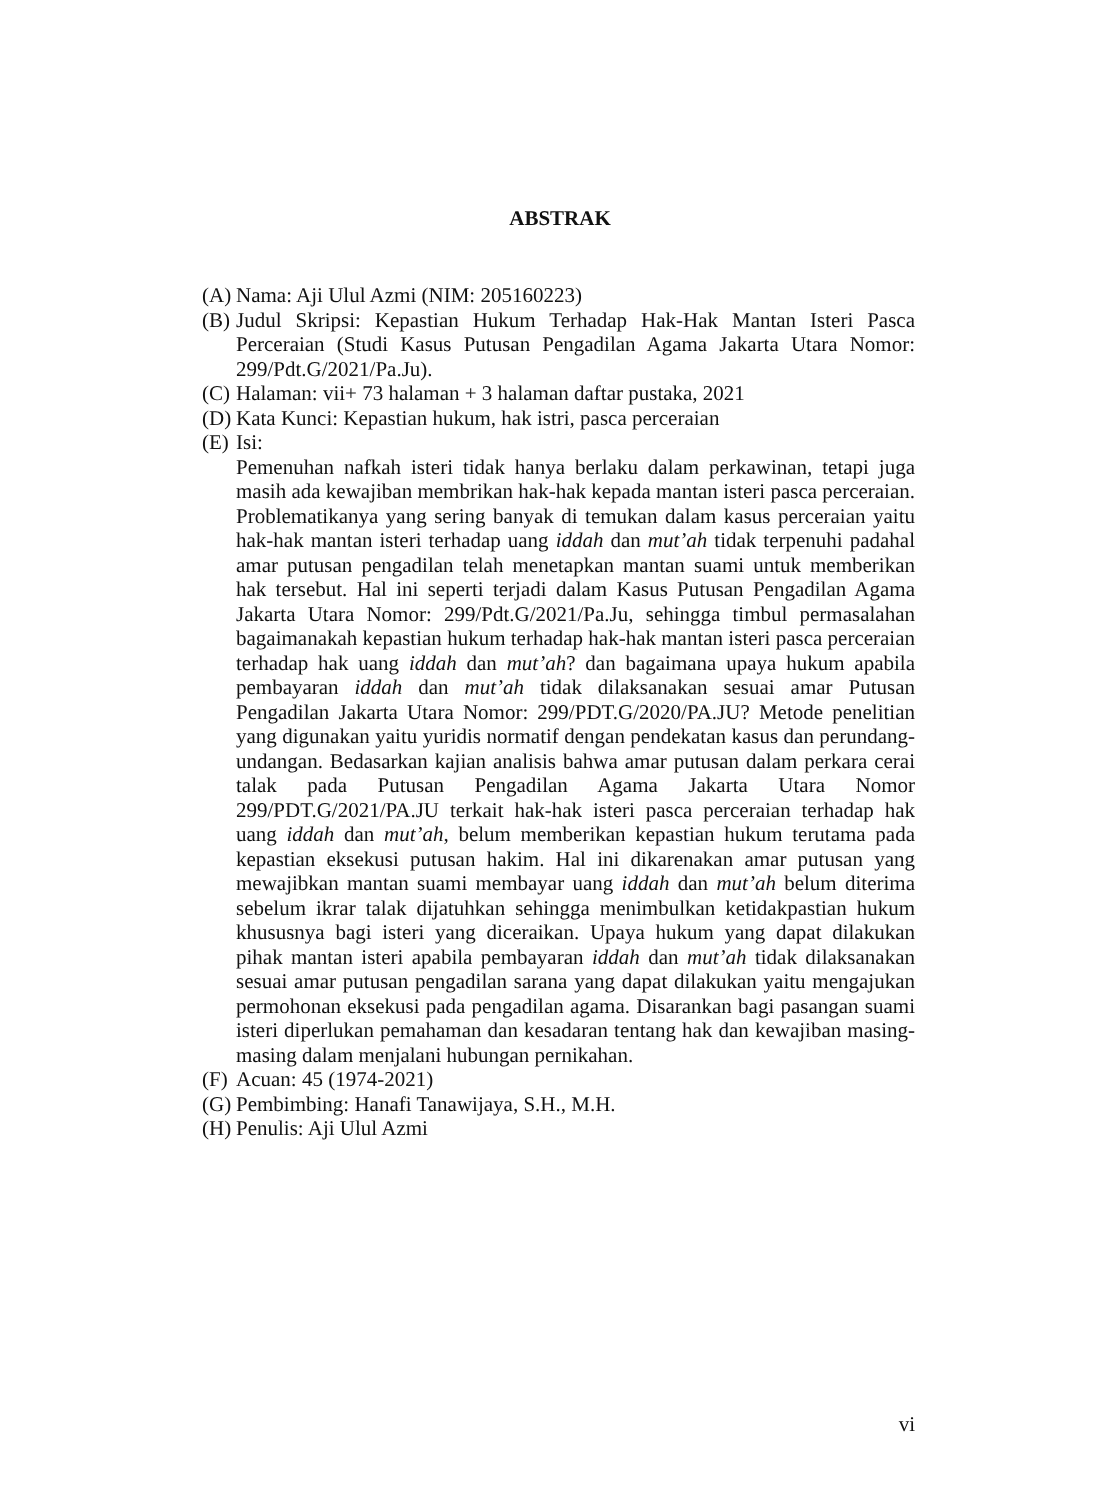ABSTRAK
(A) Nama: Aji Ulul Azmi (NIM: 205160223)
(B) Judul Skripsi: Kepastian Hukum Terhadap Hak-Hak Mantan Isteri Pasca Perceraian (Studi Kasus Putusan Pengadilan Agama Jakarta Utara Nomor: 299/Pdt.G/2021/Pa.Ju).
(C) Halaman: vii+ 73 halaman + 3 halaman daftar pustaka, 2021
(D) Kata Kunci: Kepastian hukum, hak istri, pasca perceraian
(E) Isi:
Pemenuhan nafkah isteri tidak hanya berlaku dalam perkawinan, tetapi juga masih ada kewajiban membrikan hak-hak kepada mantan isteri pasca perceraian. Problematikanya yang sering banyak di temukan dalam kasus perceraian yaitu hak-hak mantan isteri terhadap uang iddah dan mut’ah tidak terpenuhi padahal amar putusan pengadilan telah menetapkan mantan suami untuk memberikan hak tersebut. Hal ini seperti terjadi dalam Kasus Putusan Pengadilan Agama Jakarta Utara Nomor: 299/Pdt.G/2021/Pa.Ju, sehingga timbul permasalahan bagaimanakah kepastian hukum terhadap hak-hak mantan isteri pasca perceraian terhadap hak uang iddah dan mut’ah? dan bagaimana upaya hukum apabila pembayaran iddah dan mut’ah tidak dilaksanakan sesuai amar Putusan Pengadilan Jakarta Utara Nomor: 299/PDT.G/2020/PA.JU? Metode penelitian yang digunakan yaitu yuridis normatif dengan pendekatan kasus dan perundang-undangan. Bedasarkan kajian analisis bahwa amar putusan dalam perkara cerai talak pada Putusan Pengadilan Agama Jakarta Utara Nomor 299/PDT.G/2021/PA.JU terkait hak-hak isteri pasca perceraian terhadap hak uang iddah dan mut’ah, belum memberikan kepastian hukum terutama pada kepastian eksekusi putusan hakim. Hal ini dikarenakan amar putusan yang mewajibkan mantan suami membayar uang iddah dan mut’ah belum diterima sebelum ikrar talak dijatuhkan sehingga menimbulkan ketidakpastian hukum khususnya bagi isteri yang diceraikan. Upaya hukum yang dapat dilakukan pihak mantan isteri apabila pembayaran iddah dan mut’ah tidak dilaksanakan sesuai amar putusan pengadilan sarana yang dapat dilakukan yaitu mengajukan permohonan eksekusi pada pengadilan agama. Disarankan bagi pasangan suami isteri diperlukan pemahaman dan kesadaran tentang hak dan kewajiban masing-masing dalam menjalani hubungan pernikahan.
(F) Acuan: 45 (1974-2021)
(G) Pembimbing: Hanafi Tanawijaya, S.H., M.H.
(H) Penulis: Aji Ulul Azmi
vi